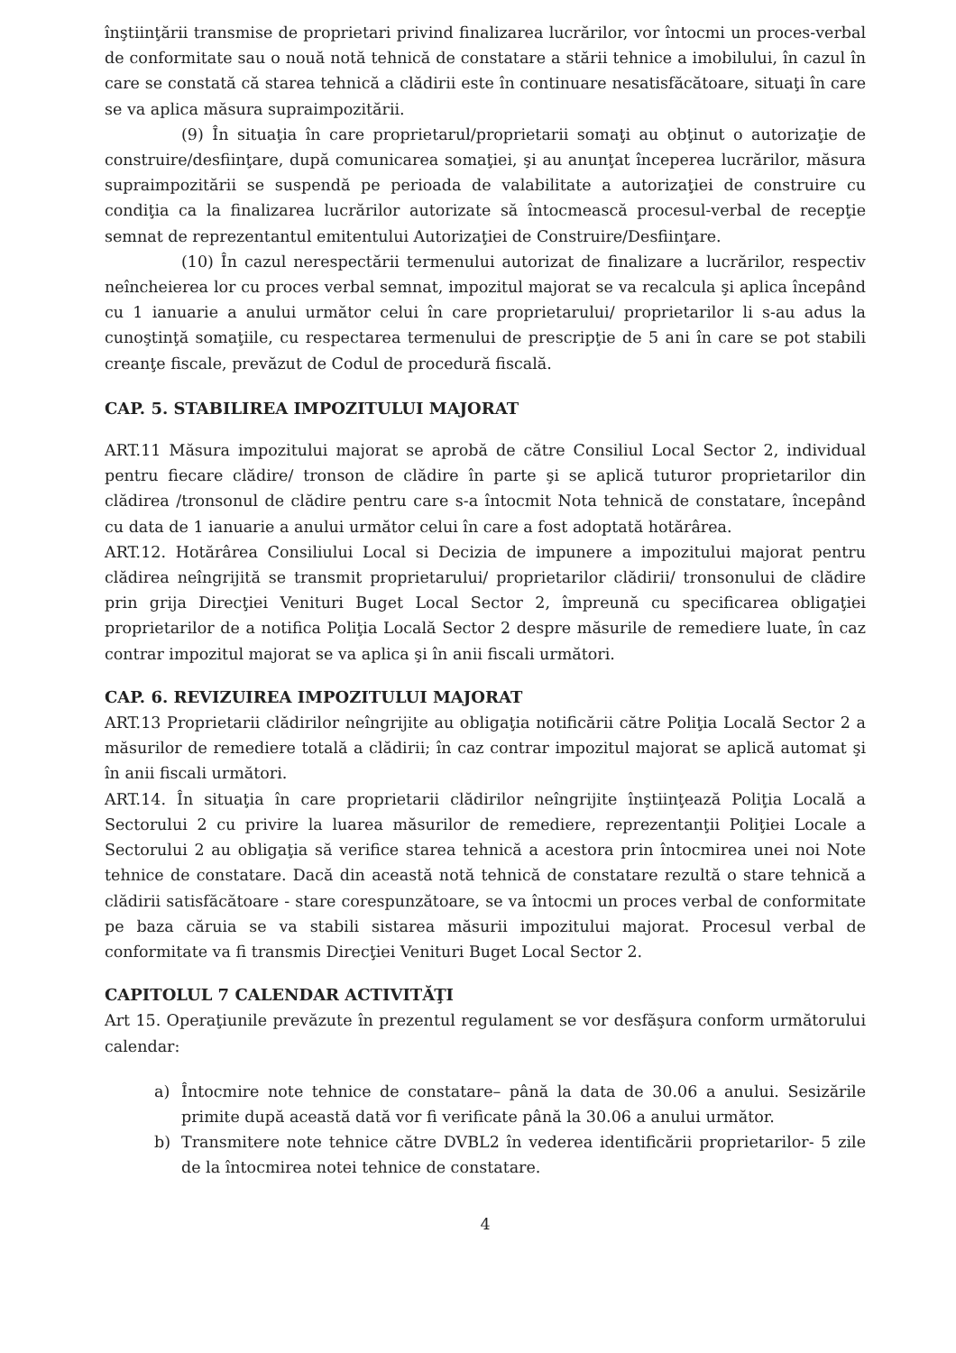înştiinţării transmise de proprietari privind finalizarea lucrărilor, vor întocmi un proces-verbal de conformitate sau o nouă notă tehnică de constatare a stării tehnice a imobilului, în cazul în care se constată că starea tehnică a clădirii este în continuare nesatisfăcătoare, situaţi în care se va aplica măsura supraimpozitării.
(9) În situaţia în care proprietarul/proprietarii somaţi au obţinut o autorizaţie de construire/desfiinţare, după comunicarea somaţiei, şi au anunţat începerea lucrărilor, măsura supraimpozitării se suspendă pe perioada de valabilitate a autorizaţiei de construire cu condiţia ca la finalizarea lucrărilor autorizate să întocmească procesul-verbal de recepţie semnat de reprezentantul emitentului Autorizaţiei de Construire/Desfiinţare.
(10) În cazul nerespectării termenului autorizat de finalizare a lucrărilor, respectiv neîncheierea lor cu proces verbal semnat, impozitul majorat se va recalcula şi aplica începând cu 1 ianuarie a anului următor celui în care proprietarului/ proprietarilor li s-au adus la cunoştinţă somaţiile, cu respectarea termenului de prescripţie de 5 ani în care se pot stabili creanţe fiscale, prevăzut de Codul de procedură fiscală.
CAP. 5. STABILIREA IMPOZITULUI MAJORAT
ART.11 Măsura impozitului majorat se aprobă de către Consiliul Local Sector 2, individual pentru fiecare clădire/ tronson de clădire în parte şi se aplică tuturor proprietarilor din clădirea /tronsonul de clădire pentru care s-a întocmit Nota tehnică de constatare, începând cu data de 1 ianuarie a anului următor celui în care a fost adoptată hotărârea.
ART.12. Hotărârea Consiliului Local si Decizia de impunere a impozitului majorat pentru clădirea neîngrijită se transmit proprietarului/ proprietarilor clădirii/ tronsonului de clădire prin grija Direcţiei Venituri Buget Local Sector 2, împreună cu specificarea obligaţiei proprietarilor de a notifica Poliţia Locală Sector 2 despre măsurile de remediere luate, în caz contrar impozitul majorat se va aplica şi în anii fiscali următori.
CAP. 6. REVIZUIREA IMPOZITULUI MAJORAT
ART.13 Proprietarii clădirilor neîngrijite au obligaţia notificării către Poliţia Locală Sector 2 a măsurilor de remediere totală a clădirii; în caz contrar impozitul majorat se aplică automat şi în anii fiscali următori.
ART.14. În situaţia în care proprietarii clădirilor neîngrijite înştiinţează Poliţia Locală a Sectorului 2 cu privire la luarea măsurilor de remediere, reprezentanţii Poliţiei Locale a Sectorului 2 au obligaţia să verifice starea tehnică a acestora prin întocmirea unei noi Note tehnice de constatare. Dacă din această notă tehnică de constatare rezultă o stare tehnică a clădirii satisfăcătoare - stare corespunzătoare, se va întocmi un proces verbal de conformitate pe baza căruia se va stabili sistarea măsurii impozitului majorat. Procesul verbal de conformitate va fi transmis Direcţiei Venituri Buget Local Sector 2.
CAPITOLUL 7 CALENDAR ACTIVITĂŢI
Art 15. Operaţiunile prevăzute în prezentul regulament se vor desfăşura conform următorului calendar:
a) Întocmire note tehnice de constatare– până la data de 30.06 a anului. Sesizările primite după această dată vor fi verificate până la 30.06 a anului următor.
b) Transmitere note tehnice către DVBL2 în vederea identificării proprietarilor- 5 zile de la întocmirea notei tehnice de constatare.
4